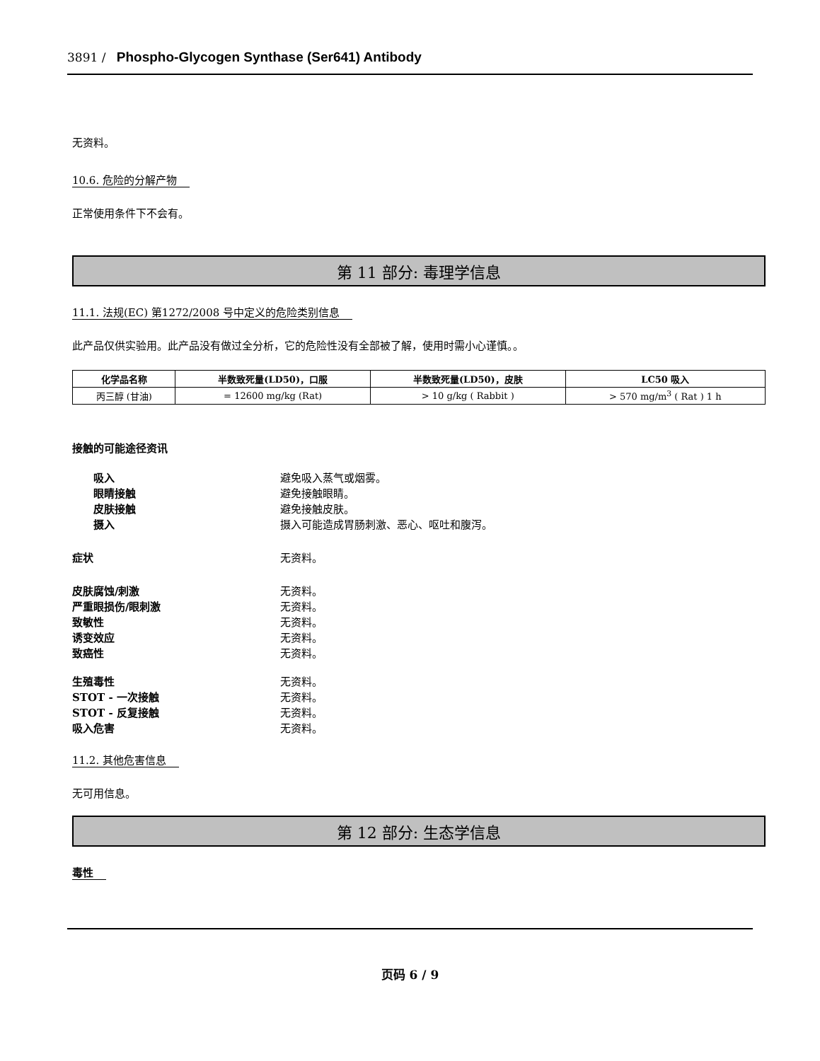3891 / Phospho-Glycogen Synthase (Ser641) Antibody
无资料。
10.6. 危险的分解产物
正常使用条件下不会有。
第 11 部分: 毒理学信息
11.1. 法规(EC) 第1272/2008 号中定义的危险类别信息
此产品仅供实验用。此产品没有做过全分析，它的危险性没有全部被了解，使用时需小心谨慎。。
| 化学品名称 | 半数致死量(LD50)，口服 | 半数致死量(LD50)，皮肤 | LC50 吸入 |
| --- | --- | --- | --- |
| 丙三醇 (甘油) | = 12600 mg/kg (Rat) | > 10 g/kg ( Rabbit ) | > 570 mg/m<sup>3</sup> ( Rat ) 1 h |
接触的可能途径资讯
吸入 避免吸入蒸气或烟雾。
眼睛接触 避免接触眼睛。
皮肤接触 避免接触皮肤。
摄入 摄入可能造成胃肠刺激、恶心、呕吐和腹泻。
症状 无资料。
皮肤腐蚀/刺激 无资料。
严重眼损伤/眼刺激 无资料。
致敏性 无资料。
诱变效应 无资料。
致癌性 无资料。
生殖毒性 无资料。
STOT - 一次接触 无资料。
STOT - 反复接触 无资料。
吸入危害 无资料。
11.2. 其他危害信息
无可用信息。
第 12 部分: 生态学信息
毒性
页码 6 / 9